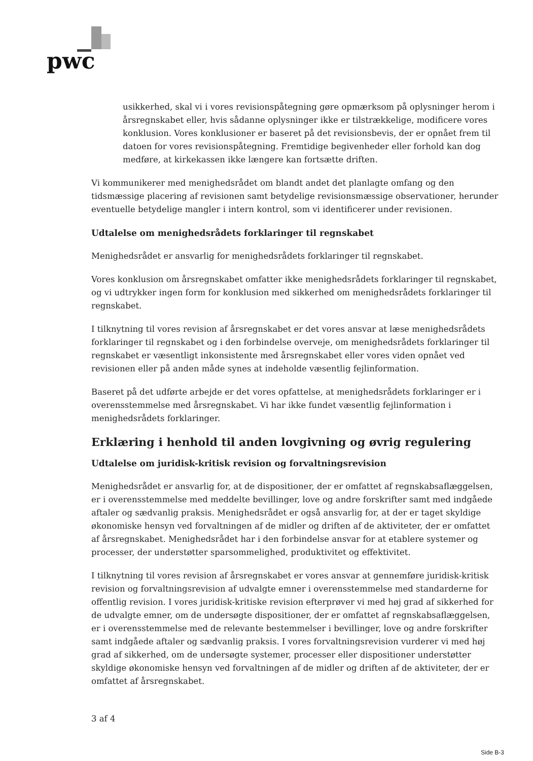pwc
usikkerhed, skal vi i vores revisionspåtegning gøre opmærksom på oplysninger herom i årsregnskabet eller, hvis sådanne oplysninger ikke er tilstrækkelige, modificere vores konklusion. Vores konklusioner er baseret på det revisionsbevis, der er opnået frem til datoen for vores revisionspåtegning. Fremtidige begivenheder eller forhold kan dog medføre, at kirkekassen ikke længere kan fortsætte driften.
Vi kommunikerer med menighedsrådet om blandt andet det planlagte omfang og den tidsmæssige placering af revisionen samt betydelige revisionsmæssige observationer, herunder eventuelle betydelige mangler i intern kontrol, som vi identificerer under revisionen.
Udtalelse om menighedsrådets forklaringer til regnskabet
Menighedsrådet er ansvarlig for menighedsrådets forklaringer til regnskabet.
Vores konklusion om årsregnskabet omfatter ikke menighedsrådets forklaringer til regnskabet, og vi udtrykker ingen form for konklusion med sikkerhed om menighedsrådets forklaringer til regnskabet.
I tilknytning til vores revision af årsregnskabet er det vores ansvar at læse menighedsrådets forklaringer til regnskabet og i den forbindelse overveje, om menighedsrådets forklaringer til regnskabet er væsentligt inkonsistente med årsregnskabet eller vores viden opnået ved revisionen eller på anden måde synes at indeholde væsentlig fejlinformation.
Baseret på det udførte arbejde er det vores opfattelse, at menighedsrådets forklaringer er i overensstemmelse med årsregnskabet. Vi har ikke fundet væsentlig fejlinformation i menighedsrådets forklaringer.
Erklæring i henhold til anden lovgivning og øvrig regulering
Udtalelse om juridisk-kritisk revision og forvaltningsrevision
Menighedsrådet er ansvarlig for, at de dispositioner, der er omfattet af regnskabsaflæggelsen, er i overensstemmelse med meddelte bevillinger, love og andre forskrifter samt med indgåede aftaler og sædvanlig praksis. Menighedsrådet er også ansvarlig for, at der er taget skyldige økonomiske hensyn ved forvaltningen af de midler og driften af de aktiviteter, der er omfattet af årsregnskabet. Menighedsrådet har i den forbindelse ansvar for at etablere systemer og processer, der understøtter sparsommelighed, produktivitet og effektivitet.
I tilknytning til vores revision af årsregnskabet er vores ansvar at gennemføre juridisk-kritisk revision og forvaltningsrevision af udvalgte emner i overensstemmelse med standarderne for offentlig revision. I vores juridisk-kritiske revision efterprøver vi med høj grad af sikkerhed for de udvalgte emner, om de undersøgte dispositioner, der er omfattet af regnskabsaflæggelsen, er i overensstemmelse med de relevante bestemmelser i bevillinger, love og andre forskrifter samt indgåede aftaler og sædvanlig praksis. I vores forvaltningsrevision vurderer vi med høj grad af sikkerhed, om de undersøgte systemer, processer eller dispositioner understøtter skyldige økonomiske hensyn ved forvaltningen af de midler og driften af de aktiviteter, der er omfattet af årsregnskabet.
3 af 4
Side B-3